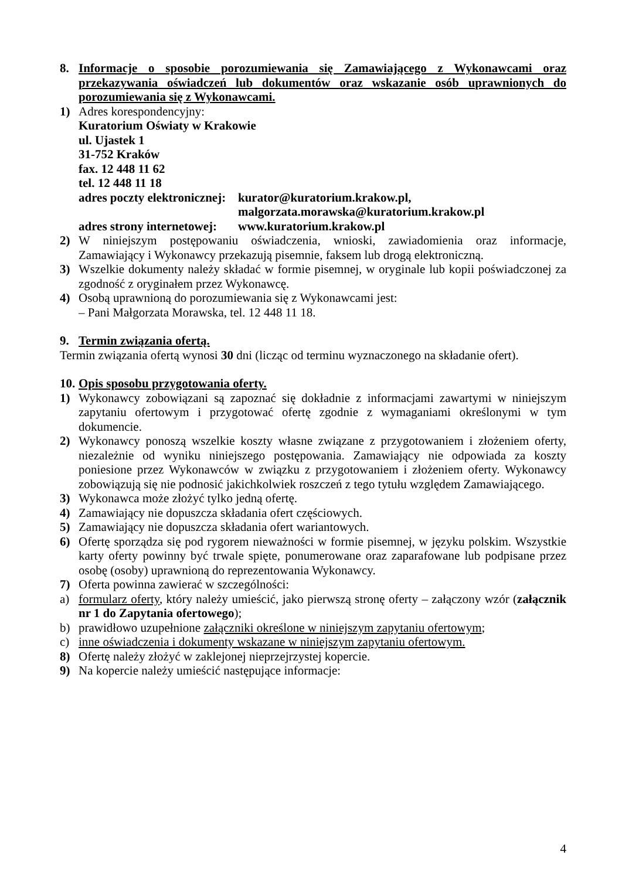8. Informacje o sposobie porozumiewania się Zamawiającego z Wykonawcami oraz przekazywania oświadczeń lub dokumentów oraz wskazanie osób uprawnionych do porozumiewania się z Wykonawcami.
1) Adres korespondencyjny:
Kuratorium Oświaty w Krakowie
ul. Ujastek 1
31-752 Kraków
fax. 12 448 11 62
tel. 12 448 11 18
| adres poczty elektronicznej: | kurator@kuratorium.krakow.pl, malgorzata.morawska@kuratorium.krakow.pl |
| adres strony internetowej: | www.kuratorium.krakow.pl |
2) W niniejszym postępowaniu oświadczenia, wnioski, zawiadomienia oraz informacje, Zamawiający i Wykonawcy przekazują pisemnie, faksem lub drogą elektroniczną.
3) Wszelkie dokumenty należy składać w formie pisemnej, w oryginale lub kopii poświadczonej za zgodność z oryginałem przez Wykonawcę.
4) Osobą uprawnioną do porozumiewania się z Wykonawcami jest:
– Pani Małgorzata Morawska, tel. 12 448 11 18.
9. Termin związania ofertą.
Termin związania ofertą wynosi 30 dni (licząc od terminu wyznaczonego na składanie ofert).
10. Opis sposobu przygotowania oferty.
1) Wykonawcy zobowiązani są zapoznać się dokładnie z informacjami zawartymi w niniejszym zapytaniu ofertowym i przygotować ofertę zgodnie z wymaganiami określonymi w tym dokumencie.
2) Wykonawcy ponoszą wszelkie koszty własne związane z przygotowaniem i złożeniem oferty, niezależnie od wyniku niniejszego postępowania. Zamawiający nie odpowiada za koszty poniesione przez Wykonawców w związku z przygotowaniem i złożeniem oferty. Wykonawcy zobowiązują się nie podnosić jakichkolwiek roszczeń z tego tytułu względem Zamawiającego.
3) Wykonawca może złożyć tylko jedną ofertę.
4) Zamawiający nie dopuszcza składania ofert częściowych.
5) Zamawiający nie dopuszcza składania ofert wariantowych.
6) Ofertę sporządza się pod rygorem nieważności w formie pisemnej, w języku polskim. Wszystkie karty oferty powinny być trwale spięte, ponumerowane oraz zaparafowane lub podpisane przez osobę (osoby) uprawnioną do reprezentowania Wykonawcy.
7) Oferta powinna zawierać w szczególności:
a) formularz oferty, który należy umieścić, jako pierwszą stronę oferty – załączony wzór (załącznik nr 1 do Zapytania ofertowego);
b) prawidłowo uzupełnione załączniki określone w niniejszym zapytaniu ofertowym;
c) inne oświadczenia i dokumenty wskazane w niniejszym zapytaniu ofertowym.
8) Ofertę należy złożyć w zaklejonej nieprzejrzystej kopercie.
9) Na kopercie należy umieścić następujące informacje:
4